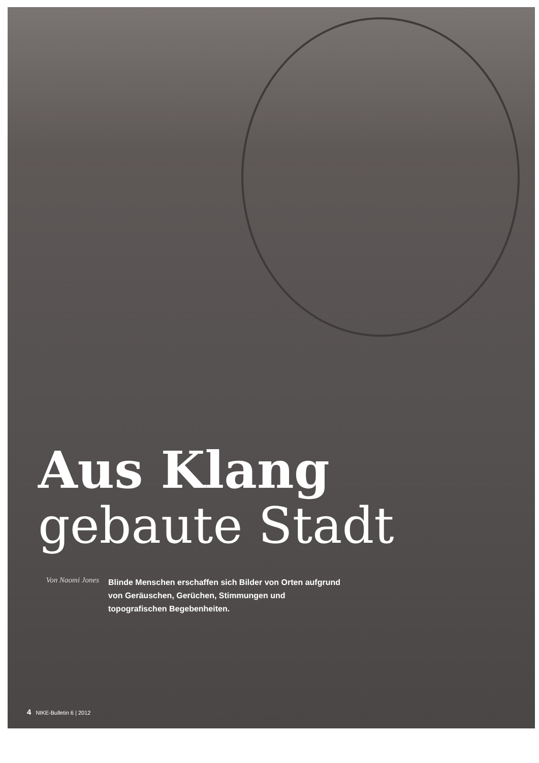Aus Klang
gebaute Stadt
Von Naomi Jones
Blinde Menschen erschaffen sich Bilder von Orten aufgrund von Geräuschen, Gerüchen, Stimmungen und topografischen Begebenheiten.
4 NIKE-Bulletin 6 | 2012